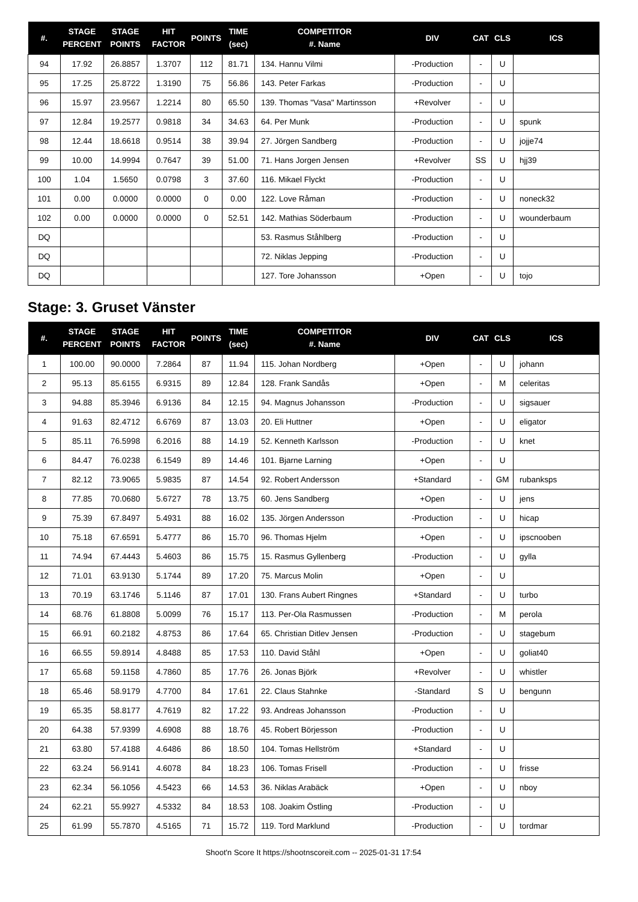| #. | STAGE PERCENT | STAGE POINTS | HIT FACTOR | POINTS | TIME (sec) | COMPETITOR #. Name | DIV | CAT | CLS | ICS |
| --- | --- | --- | --- | --- | --- | --- | --- | --- | --- | --- |
| 94 | 17.92 | 26.8857 | 1.3707 | 112 | 81.71 | 134. Hannu Vilmi | -Production | - | U | |
| 95 | 17.25 | 25.8722 | 1.3190 | 75 | 56.86 | 143. Peter Farkas | -Production | - | U | |
| 96 | 15.97 | 23.9567 | 1.2214 | 80 | 65.50 | 139. Thomas "Vasa" Martinsson | +Revolver | - | U | |
| 97 | 12.84 | 19.2577 | 0.9818 | 34 | 34.63 | 64. Per Munk | -Production | - | U | spunk |
| 98 | 12.44 | 18.6618 | 0.9514 | 38 | 39.94 | 27. Jörgen Sandberg | -Production | - | U | jojje74 |
| 99 | 10.00 | 14.9994 | 0.7647 | 39 | 51.00 | 71. Hans Jorgen Jensen | +Revolver | SS | U | hjj39 |
| 100 | 1.04 | 1.5650 | 0.0798 | 3 | 37.60 | 116. Mikael Flyckt | -Production | - | U | |
| 101 | 0.00 | 0.0000 | 0.0000 | 0 | 0.00 | 122. Love Råman | -Production | - | U | noneck32 |
| 102 | 0.00 | 0.0000 | 0.0000 | 0 | 52.51 | 142. Mathias Söderbaum | -Production | - | U | wounderbaum |
| DQ | | | | | | 53. Rasmus Ståhlberg | -Production | - | U | |
| DQ | | | | | | 72. Niklas Jepping | -Production | - | U | |
| DQ | | | | | | 127. Tore Johansson | +Open | - | U | tojo |
Stage: 3. Gruset Vänster
| #. | STAGE PERCENT | STAGE POINTS | HIT FACTOR | POINTS | TIME (sec) | COMPETITOR #. Name | DIV | CAT | CLS | ICS |
| --- | --- | --- | --- | --- | --- | --- | --- | --- | --- | --- |
| 1 | 100.00 | 90.0000 | 7.2864 | 87 | 11.94 | 115. Johan Nordberg | +Open | - | U | johann |
| 2 | 95.13 | 85.6155 | 6.9315 | 89 | 12.84 | 128. Frank Sandås | +Open | - | M | celeritas |
| 3 | 94.88 | 85.3946 | 6.9136 | 84 | 12.15 | 94. Magnus Johansson | -Production | - | U | sigsauer |
| 4 | 91.63 | 82.4712 | 6.6769 | 87 | 13.03 | 20. Eli Huttner | +Open | - | U | eligator |
| 5 | 85.11 | 76.5998 | 6.2016 | 88 | 14.19 | 52. Kenneth Karlsson | -Production | - | U | knet |
| 6 | 84.47 | 76.0238 | 6.1549 | 89 | 14.46 | 101. Bjarne Larning | +Open | - | U | |
| 7 | 82.12 | 73.9065 | 5.9835 | 87 | 14.54 | 92. Robert Andersson | +Standard | - | GM | rubanksps |
| 8 | 77.85 | 70.0680 | 5.6727 | 78 | 13.75 | 60. Jens Sandberg | +Open | - | U | jens |
| 9 | 75.39 | 67.8497 | 5.4931 | 88 | 16.02 | 135. Jörgen Andersson | -Production | - | U | hicap |
| 10 | 75.18 | 67.6591 | 5.4777 | 86 | 15.70 | 96. Thomas Hjelm | +Open | - | U | ipscnooben |
| 11 | 74.94 | 67.4443 | 5.4603 | 86 | 15.75 | 15. Rasmus Gyllenberg | -Production | - | U | gylla |
| 12 | 71.01 | 63.9130 | 5.1744 | 89 | 17.20 | 75. Marcus Molin | +Open | - | U | |
| 13 | 70.19 | 63.1746 | 5.1146 | 87 | 17.01 | 130. Frans Aubert Ringnes | +Standard | - | U | turbo |
| 14 | 68.76 | 61.8808 | 5.0099 | 76 | 15.17 | 113. Per-Ola Rasmussen | -Production | - | M | perola |
| 15 | 66.91 | 60.2182 | 4.8753 | 86 | 17.64 | 65. Christian Ditlev Jensen | -Production | - | U | stagebum |
| 16 | 66.55 | 59.8914 | 4.8488 | 85 | 17.53 | 110. David Ståhl | +Open | - | U | goliat40 |
| 17 | 65.68 | 59.1158 | 4.7860 | 85 | 17.76 | 26. Jonas Björk | +Revolver | - | U | whistler |
| 18 | 65.46 | 58.9179 | 4.7700 | 84 | 17.61 | 22. Claus Stahnke | -Standard | S | U | bengunn |
| 19 | 65.35 | 58.8177 | 4.7619 | 82 | 17.22 | 93. Andreas Johansson | -Production | - | U | |
| 20 | 64.38 | 57.9399 | 4.6908 | 88 | 18.76 | 45. Robert Börjesson | -Production | - | U | |
| 21 | 63.80 | 57.4188 | 4.6486 | 86 | 18.50 | 104. Tomas Hellström | +Standard | - | U | |
| 22 | 63.24 | 56.9141 | 4.6078 | 84 | 18.23 | 106. Tomas Frisell | -Production | - | U | frisse |
| 23 | 62.34 | 56.1056 | 4.5423 | 66 | 14.53 | 36. Niklas Arabäck | +Open | - | U | nboy |
| 24 | 62.21 | 55.9927 | 4.5332 | 84 | 18.53 | 108. Joakim Östling | -Production | - | U | |
| 25 | 61.99 | 55.7870 | 4.5165 | 71 | 15.72 | 119. Tord Marklund | -Production | - | U | tordmar |
Shoot'n Score It https://shootnscoreit.com -- 2025-01-31 17:54